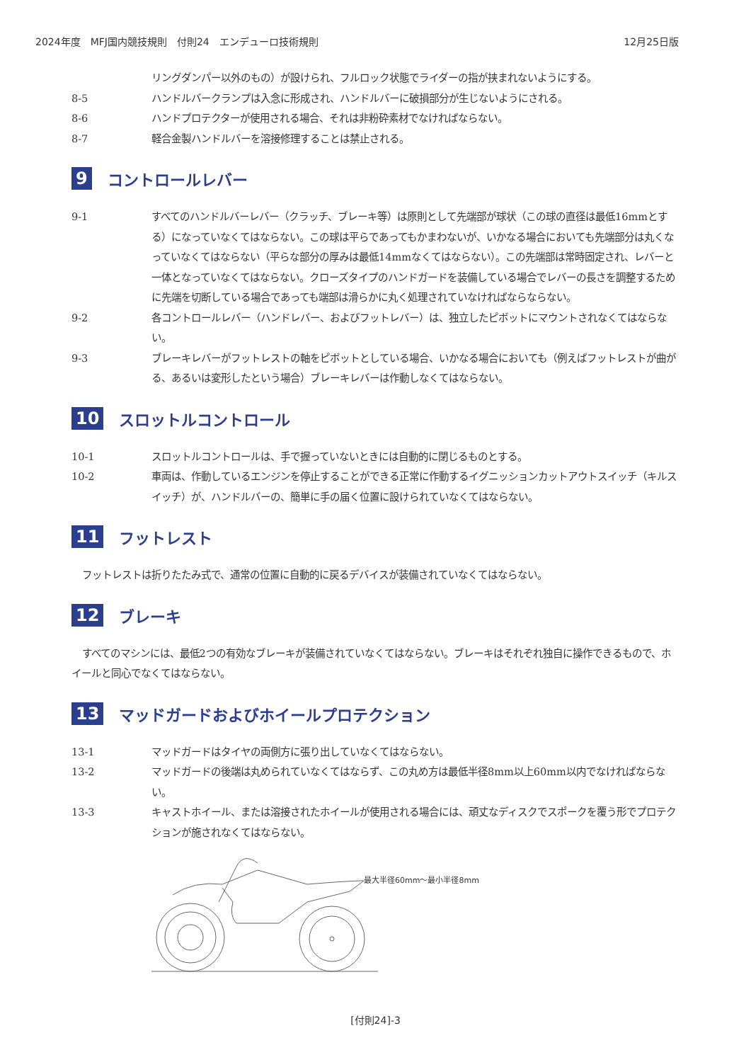2024年度　MFJ国内競技規則　付則24　エンデューロ技術規則 12月25日版
リングダンパー以外のもの）が設けられ、フルロック状態でライダーの指が挟まれないようにする。
8-5 ハンドルバークランプは入念に形成され、ハンドルバーに破損部分が生じないようにされる。
8-6 ハンドプロテクターが使用される場合、それは非粉砕素材でなければならない。
8-7 軽合金製ハンドルバーを溶接修理することは禁止される。
9 コントロールレバー
9-1 すべてのハンドルバーレバー（クラッチ、ブレーキ等）は原則として先端部が球状（この球の直径は最低16mmとする）になっていなくてはならない。この球は平らであってもかまわないが、いかなる場合においても先端部分は丸くなっていなくてはならない（平らな部分の厚みは最低14mmなくてはならない）。この先端部は常時固定され、レバーと一体となっていなくてはならない。クローズタイプのハンドガードを装備している場合でレバーの長さを調整するために先端を切断している場合であっても端部は滑らかに丸く処理されていなければならならない。
9-2 各コントロールレバー（ハンドレバー、およびフットレバー）は、独立したピボットにマウントされなくてはならない。
9-3 ブレーキレバーがフットレストの軸をピボットとしている場合、いかなる場合においても（例えばフットレストが曲がる、あるいは変形したという場合）ブレーキレバーは作動しなくてはならない。
10 スロットルコントロール
10-1 スロットルコントロールは、手で握っていないときには自動的に閉じるものとする。
10-2 車両は、作動しているエンジンを停止することができる正常に作動するイグニッションカットアウトスイッチ（キルスイッチ）が、ハンドルバーの、簡単に手の届く位置に設けられていなくてはならない。
11 フットレスト
フットレストは折りたたみ式で、通常の位置に自動的に戻るデバイスが装備されていなくてはならない。
12 ブレーキ
すべてのマシンには、最低2つの有効なブレーキが装備されていなくてはならない。ブレーキはそれぞれ独自に操作できるもので、ホイールと同心でなくてはならない。
13 マッドガードおよびホイールプロテクション
13-1 マッドガードはタイヤの両側方に張り出していなくてはならない。
13-2 マッドガードの後端は丸められていなくてはならず、この丸め方は最低半径8mm以上60mm以内でなければならない。
13-3 キャストホイール、または溶接されたホイールが使用される場合には、頑丈なディスクでスポークを覆う形でプロテクションが施されなくてはならない。
最大半径60mm〜最小半径8mm
[付則24]-3